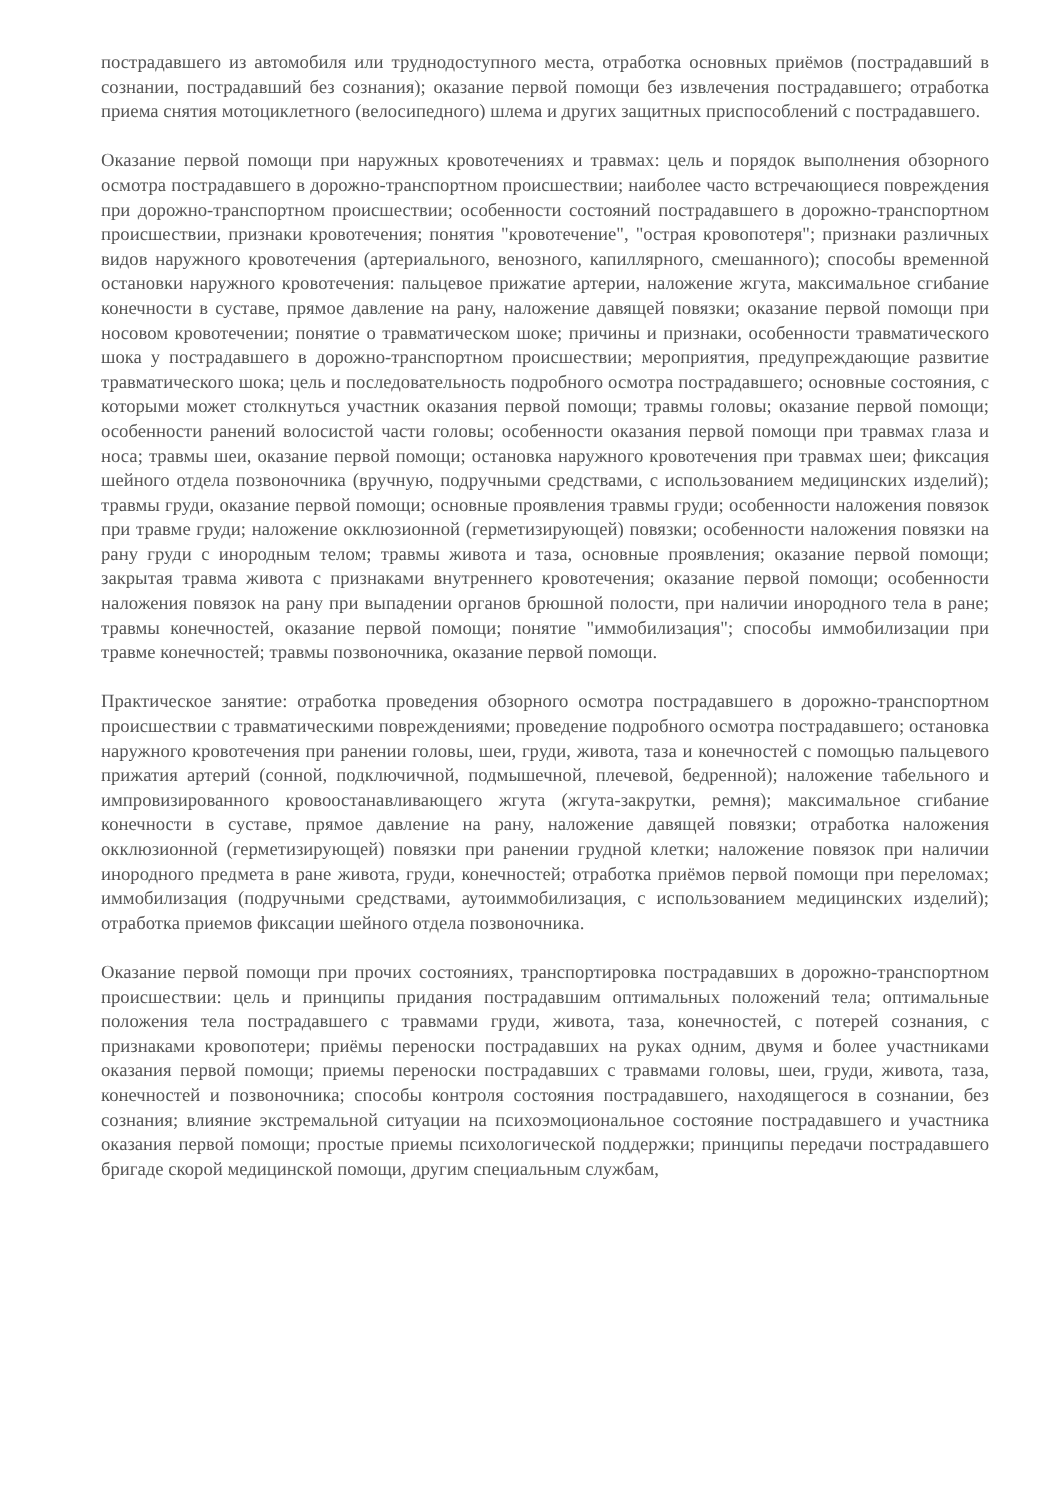пострадавшего из автомобиля или труднодоступного места, отработка основных приёмов (пострадавший в сознании, пострадавший без сознания); оказание первой помощи без извлечения пострадавшего; отработка приема снятия мотоциклетного (велосипедного) шлема и других защитных приспособлений с пострадавшего.
Оказание первой помощи при наружных кровотечениях и травмах: цель и порядок выполнения обзорного осмотра пострадавшего в дорожно-транспортном происшествии; наиболее часто встречающиеся повреждения при дорожно-транспортном происшествии; особенности состояний пострадавшего в дорожно-транспортном происшествии, признаки кровотечения; понятия "кровотечение", "острая кровопотеря"; признаки различных видов наружного кровотечения (артериального, венозного, капиллярного, смешанного); способы временной остановки наружного кровотечения: пальцевое прижатие артерии, наложение жгута, максимальное сгибание конечности в суставе, прямое давление на рану, наложение давящей повязки; оказание первой помощи при носовом кровотечении; понятие о травматическом шоке; причины и признаки, особенности травматического шока у пострадавшего в дорожно-транспортном происшествии; мероприятия, предупреждающие развитие травматического шока; цель и последовательность подробного осмотра пострадавшего; основные состояния, с которыми может столкнуться участник оказания первой помощи; травмы головы; оказание первой помощи; особенности ранений волосистой части головы; особенности оказания первой помощи при травмах глаза и носа; травмы шеи, оказание первой помощи; остановка наружного кровотечения при травмах шеи; фиксация шейного отдела позвоночника (вручную, подручными средствами, с использованием медицинских изделий); травмы груди, оказание первой помощи; основные проявления травмы груди; особенности наложения повязок при травме груди; наложение окклюзионной (герметизирующей) повязки; особенности наложения повязки на рану груди с инородным телом; травмы живота и таза, основные проявления; оказание первой помощи; закрытая травма живота с признаками внутреннего кровотечения; оказание первой помощи; особенности наложения повязок на рану при выпадении органов брюшной полости, при наличии инородного тела в ране; травмы конечностей, оказание первой помощи; понятие "иммобилизация"; способы иммобилизации при травме конечностей; травмы позвоночника, оказание первой помощи.
Практическое занятие: отработка проведения обзорного осмотра пострадавшего в дорожно-транспортном происшествии с травматическими повреждениями; проведение подробного осмотра пострадавшего; остановка наружного кровотечения при ранении головы, шеи, груди, живота, таза и конечностей с помощью пальцевого прижатия артерий (сонной, подключичной, подмышечной, плечевой, бедренной); наложение табельного и импровизированного кровоостанавливающего жгута (жгута-закрутки, ремня); максимальное сгибание конечности в суставе, прямое давление на рану, наложение давящей повязки; отработка наложения окклюзионной (герметизирующей) повязки при ранении грудной клетки; наложение повязок при наличии инородного предмета в ране живота, груди, конечностей; отработка приёмов первой помощи при переломах; иммобилизация (подручными средствами, аутоиммобилизация, с использованием медицинских изделий); отработка приемов фиксации шейного отдела позвоночника.
Оказание первой помощи при прочих состояниях, транспортировка пострадавших в дорожно-транспортном происшествии: цель и принципы придания пострадавшим оптимальных положений тела; оптимальные положения тела пострадавшего с травмами груди, живота, таза, конечностей, с потерей сознания, с признаками кровопотери; приёмы переноски пострадавших на руках одним, двумя и более участниками оказания первой помощи; приемы переноски пострадавших с травмами головы, шеи, груди, живота, таза, конечностей и позвоночника; способы контроля состояния пострадавшего, находящегося в сознании, без сознания; влияние экстремальной ситуации на психоэмоциональное состояние пострадавшего и участника оказания первой помощи; простые приемы психологической поддержки; принципы передачи пострадавшего бригаде скорой медицинской помощи, другим специальным службам,